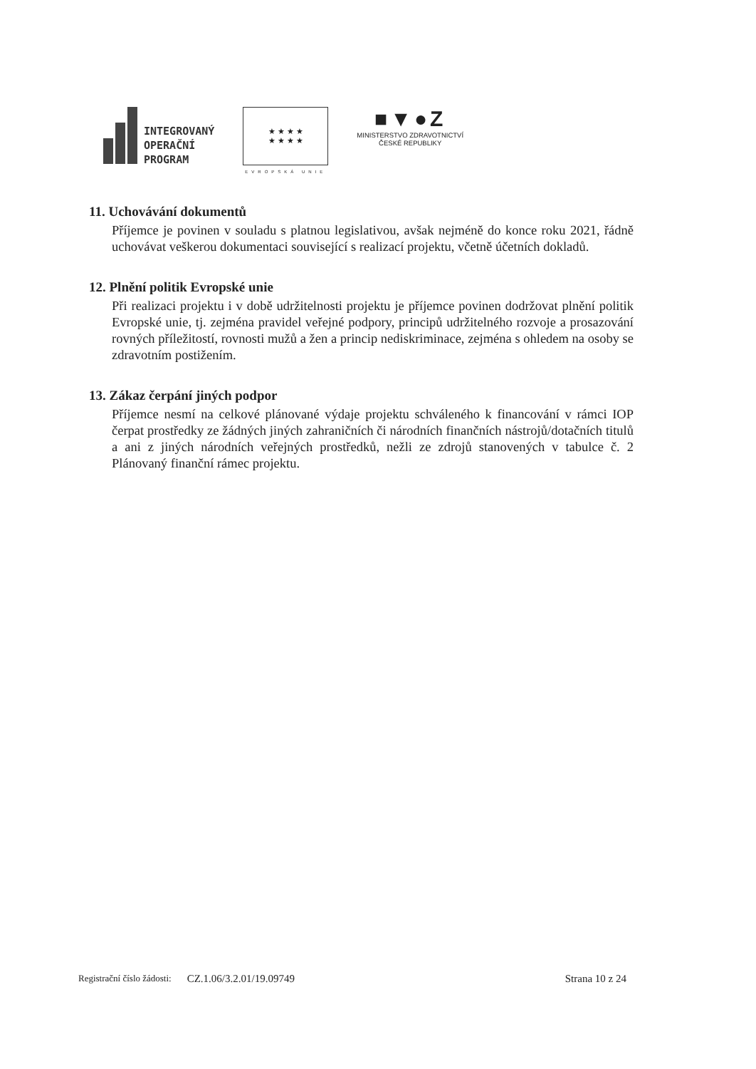INTEGROVANÝ
OPERAČNÍ
PROGRAM
★ ★ ★ ★
★ ★ ★ ★
EVROPSKÁ UNIE
■▼●Z
MINISTERSTVO ZDRAVOTNICTVÍ
ČESKÉ REPUBLIKY
11. Uchovávání dokumentů
Příjemce je povinen v souladu s platnou legislativou, avšak nejméně do konce roku 2021, řádně uchovávat veškerou dokumentaci související s realizací projektu, včetně účetních dokladů.
12. Plnění politik Evropské unie
Při realizaci projektu i v době udržitelnosti projektu je příjemce povinen dodržovat plnění politik Evropské unie, tj. zejména pravidel veřejné podpory, principů udržitelného rozvoje a prosazování rovných příležitostí, rovnosti mužů a žen a princip nediskriminace, zejména s ohledem na osoby se zdravotním postižením.
13. Zákaz čerpání jiných podpor
Příjemce nesmí na celkové plánované výdaje projektu schváleného k financování v rámci IOP čerpat prostředky ze žádných jiných zahraničních či národních finančních nástrojů/dotačních titulů a ani z jiných národních veřejných prostředků, nežli ze zdrojů stanovených v tabulce č. 2 Plánovaný finanční rámec projektu.
Registrační číslo žádosti: CZ.1.06/3.2.01/19.09749 Strana 10 z 24